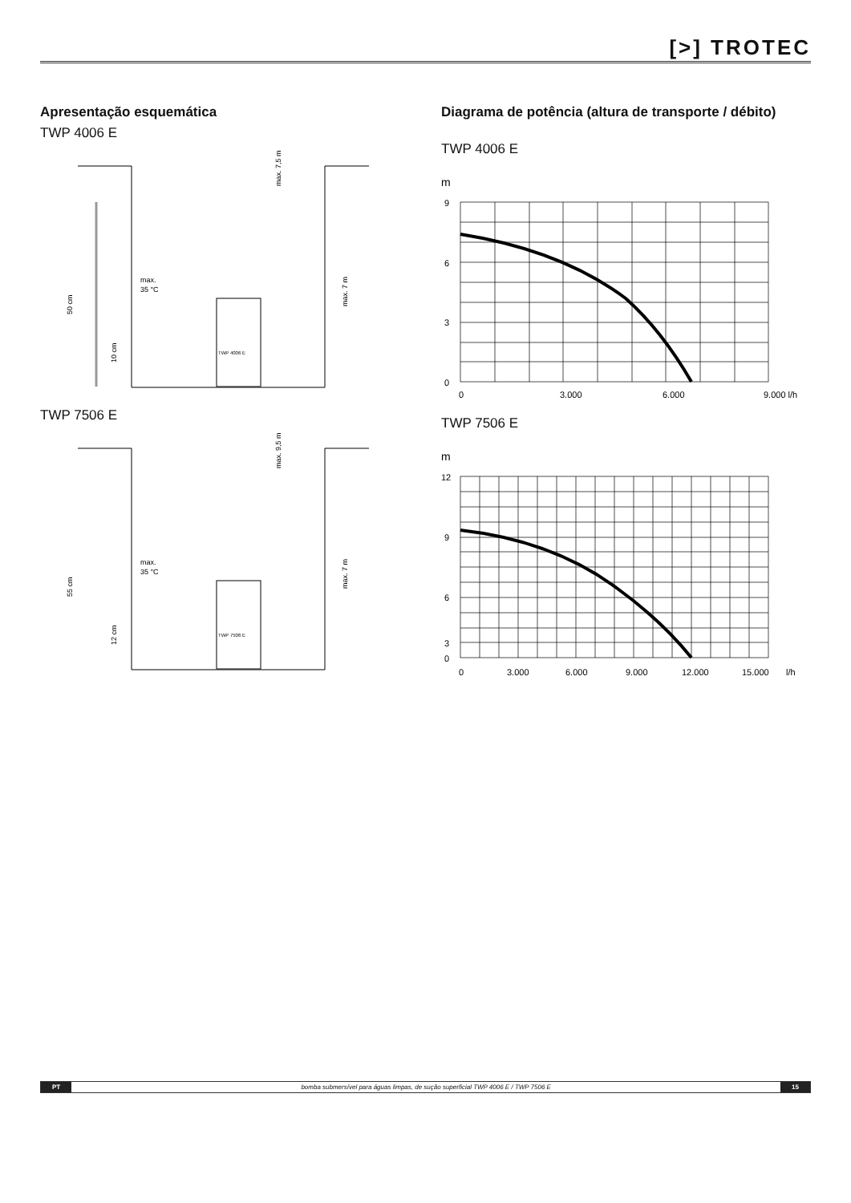[>] TROTEC
Apresentação esquemática
TWP 4006 E
max.
35 °C
50 cm
10 cm
max. 7 m
max. 7,5 m
TWP 4006 E
TWP 7506 E
max.
35 °C
55 cm
12 cm
max. 7 m
max. 9,5 m
TWP 7506 E
Diagrama de potência (altura de transporte / débito)
TWP 4006 E
m
9
6
3
0
0
3.000
6.000
9.000 l/h
TWP 7506 E
m
12
9
6
3
0
0
3.000
6.000
9.000
12.000
15.000
l/h
PT bomba submersível para águas limpas, de sução superficial TWP 4006 E / TWP 7506 E 15